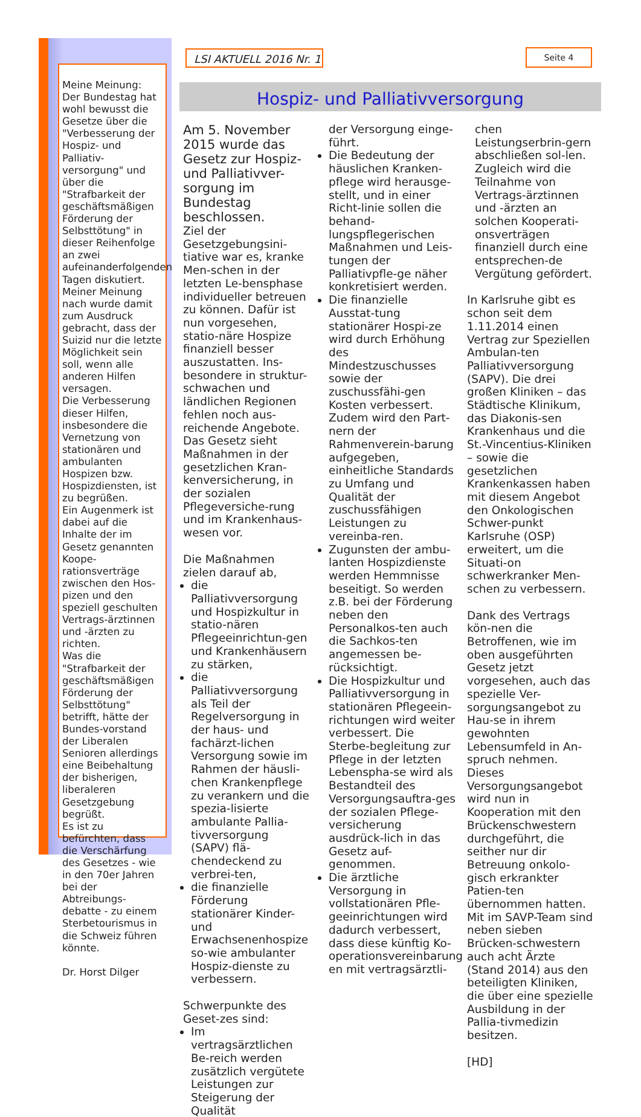Meine Meinung:
Der Bundestag hat wohl bewusst die Gesetze über die "Verbesserung der Hospiz- und Palliativ-versorgung" und über die "Strafbarkeit der geschäftsmäßigen Förderung der Selbsttötung" in dieser Reihenfolge an zwei aufeinanderfolgenden Tagen diskutiert. Meiner Meinung nach wurde damit zum Ausdruck gebracht, dass der Suizid nur die letzte Möglichkeit sein soll, wenn alle anderen Hilfen versagen.
Die Verbesserung dieser Hilfen, insbesondere die Vernetzung von stationären und ambulanten Hospizen bzw. Hospizdiensten, ist zu begrüßen.
Ein Augenmerk ist dabei auf die Inhalte der im Gesetz genannten Koope-rationsverträge zwischen den Hos-pizen und den speziell geschulten Vertrags-ärztinnen und -ärzten zu richten.
Was die "Strafbarkeit der geschäftsmäßigen Förderung der Selbsttötung" betrifft, hätte der Bundes-vorstand der Liberalen Senioren allerdings eine Beibehaltung der bisherigen, liberaleren Gesetzgebung begrüßt.
Es ist zu befürchten, dass die Verschärfung des Gesetzes - wie in den 70er Jahren bei der Abtreibungs-debatte - zu einem Sterbetourismus in die Schweiz führen könnte.
Dr. Horst Dilger
LSI AKTUELL 2016 Nr. 1
Seite 4
Hospiz- und Palliativversorgung
Am 5. November 2015 wurde das Gesetz zur Hospiz- und Palliativver-sorgung im Bundestag beschlossen.
Ziel der Gesetzgebungsini-tiative war es, kranke Men-schen in der letzten Le-bensphase individueller betreuen zu können. Dafür ist nun vorgesehen, statio-näre Hospize finanziell besser auszustatten. Ins-besondere in struktur-schwachen und ländlichen Regionen fehlen noch aus-reichende Angebote. Das Gesetz sieht Maßnahmen in der gesetzlichen Kran-kenversicherung, in der sozialen Pflegeversiche-rung und im Krankenhaus-wesen vor.
Die Maßnahmen zielen darauf ab,
die Palliativversorgung und Hospizkultur in statio-nären Pflegeeinrichtun-gen und Krankenhäusern zu stärken,
die Palliativversorgung als Teil der Regelversorgung in der haus- und fachärzt-lichen Versorgung sowie im Rahmen der häusli-chen Krankenpflege zu verankern und die spezia-lisierte ambulante Pallia-tivversorgung (SAPV) flä-chendeckend zu verbrei-ten,
die finanzielle Förderung stationärer Kinder- und Erwachsenenhospize so-wie ambulanter Hospiz-dienste zu verbessern.
Schwerpunkte des Geset-zes sind:
Im vertragsärztlichen Be-reich werden zusätzlich vergütete Leistungen zur Steigerung der Qualität
der Versorgung einge-führt.
Die Bedeutung der häuslichen Kranken-pflege wird herausge-stellt, und in einer Richt-linie sollen die behand-lungspflegerischen Maßnahmen und Leis-tungen der Palliativpfle-ge näher konkretisiert werden.
Die finanzielle Ausstat-tung stationärer Hospi-ze wird durch Erhöhung des Mindestzuschusses sowie der zuschussfähi-gen Kosten verbessert. Zudem wird den Part-nern der Rahmenverein-barung aufgegeben, einheitliche Standards zu Umfang und Qualität der zuschussfähigen Leistungen zu vereinba-ren.
Zugunsten der ambu-lanten Hospizdienste werden Hemmnisse beseitigt. So werden z.B. bei der Förderung neben den Personalkos-ten auch die Sachkos-ten angemessen be-rücksichtigt.
Die Hospizkultur und Palliativversorgung in stationären Pflegeein-richtungen wird weiter verbessert. Die Sterbe-begleitung zur Pflege in der letzten Lebenspha-se wird als Bestandteil des Versorgungsauftra-ges der sozialen Pflege-versicherung ausdrück-lich in das Gesetz auf-genommen.
Die ärztliche Versorgung in vollstationären Pfle-geeinrichtungen wird dadurch verbessert, dass diese künftig Ko-operationsvereinbarung en mit vertragsärztli-
chen Leistungserbrin-gern abschließen sol-len. Zugleich wird die Teilnahme von Vertrags-ärztinnen und -ärzten an solchen Kooperati-onsverträgen finanziell durch eine entsprechen-de Vergütung gefördert.
In Karlsruhe gibt es schon seit dem 1.11.2014 einen Vertrag zur Speziellen Ambulan-ten Palliativversorgung (SAPV). Die drei großen Kliniken – das Städtische Klinikum, das Diakonis-sen Krankenhaus und die St.-Vincentius-Kliniken – sowie die gesetzlichen Krankenkassen haben mit diesem Angebot den Onkologischen Schwer-punkt Karlsruhe (OSP) erweitert, um die Situati-on schwerkranker Men-schen zu verbessern.
Dank des Vertrags kön-nen die Betroffenen, wie im oben ausgeführten Gesetz jetzt vorgesehen, auch das spezielle Ver-sorgungsangebot zu Hau-se in ihrem gewohnten Lebensumfeld in An-spruch nehmen. Dieses Versorgungsangebot wird nun in Kooperation mit den Brückenschwestern durchgeführt, die seither nur dir Betreuung onkolo-gisch erkrankter Patien-ten übernommen hatten. Mit im SAVP-Team sind neben sieben Brücken-schwestern auch acht Ärzte (Stand 2014) aus den beteiligten Kliniken, die über eine spezielle Ausbildung in der Pallia-tivmedizin besitzen.
[HD]